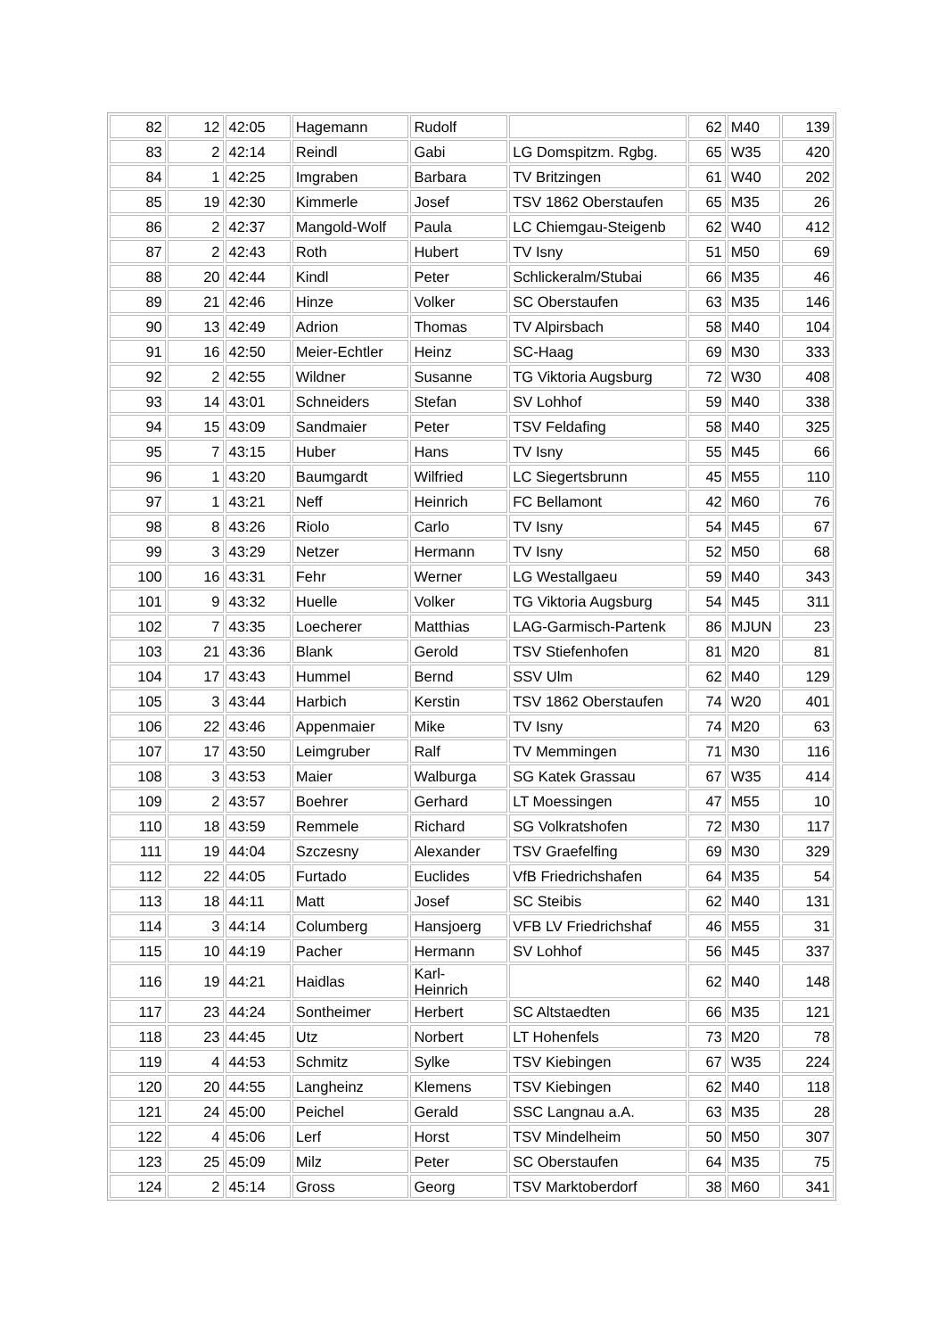| 82 | 12 | 42:05 | Hagemann | Rudolf | | 62 | M40 | 139 |
| 83 | 2 | 42:14 | Reindl | Gabi | LG Domspitzm. Rgbg. | 65 | W35 | 420 |
| 84 | 1 | 42:25 | Imgraben | Barbara | TV Britzingen | 61 | W40 | 202 |
| 85 | 19 | 42:30 | Kimmerle | Josef | TSV 1862 Oberstaufen | 65 | M35 | 26 |
| 86 | 2 | 42:37 | Mangold-Wolf | Paula | LC Chiemgau-Steigenb | 62 | W40 | 412 |
| 87 | 2 | 42:43 | Roth | Hubert | TV Isny | 51 | M50 | 69 |
| 88 | 20 | 42:44 | Kindl | Peter | Schlickeralm/Stubai | 66 | M35 | 46 |
| 89 | 21 | 42:46 | Hinze | Volker | SC Oberstaufen | 63 | M35 | 146 |
| 90 | 13 | 42:49 | Adrion | Thomas | TV Alpirsbach | 58 | M40 | 104 |
| 91 | 16 | 42:50 | Meier-Echtler | Heinz | SC-Haag | 69 | M30 | 333 |
| 92 | 2 | 42:55 | Wildner | Susanne | TG Viktoria Augsburg | 72 | W30 | 408 |
| 93 | 14 | 43:01 | Schneiders | Stefan | SV Lohhof | 59 | M40 | 338 |
| 94 | 15 | 43:09 | Sandmaier | Peter | TSV Feldafing | 58 | M40 | 325 |
| 95 | 7 | 43:15 | Huber | Hans | TV Isny | 55 | M45 | 66 |
| 96 | 1 | 43:20 | Baumgardt | Wilfried | LC Siegertsbrunn | 45 | M55 | 110 |
| 97 | 1 | 43:21 | Neff | Heinrich | FC Bellamont | 42 | M60 | 76 |
| 98 | 8 | 43:26 | Riolo | Carlo | TV Isny | 54 | M45 | 67 |
| 99 | 3 | 43:29 | Netzer | Hermann | TV Isny | 52 | M50 | 68 |
| 100 | 16 | 43:31 | Fehr | Werner | LG Westallgaeu | 59 | M40 | 343 |
| 101 | 9 | 43:32 | Huelle | Volker | TG Viktoria Augsburg | 54 | M45 | 311 |
| 102 | 7 | 43:35 | Loecherer | Matthias | LAG-Garmisch-Partenk | 86 | MJUN | 23 |
| 103 | 21 | 43:36 | Blank | Gerold | TSV Stiefenhofen | 81 | M20 | 81 |
| 104 | 17 | 43:43 | Hummel | Bernd | SSV Ulm | 62 | M40 | 129 |
| 105 | 3 | 43:44 | Harbich | Kerstin | TSV 1862 Oberstaufen | 74 | W20 | 401 |
| 106 | 22 | 43:46 | Appenmaier | Mike | TV Isny | 74 | M20 | 63 |
| 107 | 17 | 43:50 | Leimgruber | Ralf | TV Memmingen | 71 | M30 | 116 |
| 108 | 3 | 43:53 | Maier | Walburga | SG Katek Grassau | 67 | W35 | 414 |
| 109 | 2 | 43:57 | Boehrer | Gerhard | LT Moessingen | 47 | M55 | 10 |
| 110 | 18 | 43:59 | Remmele | Richard | SG Volkratshofen | 72 | M30 | 117 |
| 111 | 19 | 44:04 | Szczesny | Alexander | TSV Graefelfing | 69 | M30 | 329 |
| 112 | 22 | 44:05 | Furtado | Euclides | VfB Friedrichshafen | 64 | M35 | 54 |
| 113 | 18 | 44:11 | Matt | Josef | SC Steibis | 62 | M40 | 131 |
| 114 | 3 | 44:14 | Columberg | Hansjoerg | VFB LV Friedrichshaf | 46 | M55 | 31 |
| 115 | 10 | 44:19 | Pacher | Hermann | SV Lohhof | 56 | M45 | 337 |
| 116 | 19 | 44:21 | Haidlas | Karl- Heinrich | | 62 | M40 | 148 |
| 117 | 23 | 44:24 | Sontheimer | Herbert | SC Altstaedten | 66 | M35 | 121 |
| 118 | 23 | 44:45 | Utz | Norbert | LT Hohenfels | 73 | M20 | 78 |
| 119 | 4 | 44:53 | Schmitz | Sylke | TSV Kiebingen | 67 | W35 | 224 |
| 120 | 20 | 44:55 | Langheinz | Klemens | TSV Kiebingen | 62 | M40 | 118 |
| 121 | 24 | 45:00 | Peichel | Gerald | SSC Langnau a.A. | 63 | M35 | 28 |
| 122 | 4 | 45:06 | Lerf | Horst | TSV Mindelheim | 50 | M50 | 307 |
| 123 | 25 | 45:09 | Milz | Peter | SC Oberstaufen | 64 | M35 | 75 |
| 124 | 2 | 45:14 | Gross | Georg | TSV Marktoberdorf | 38 | M60 | 341 |